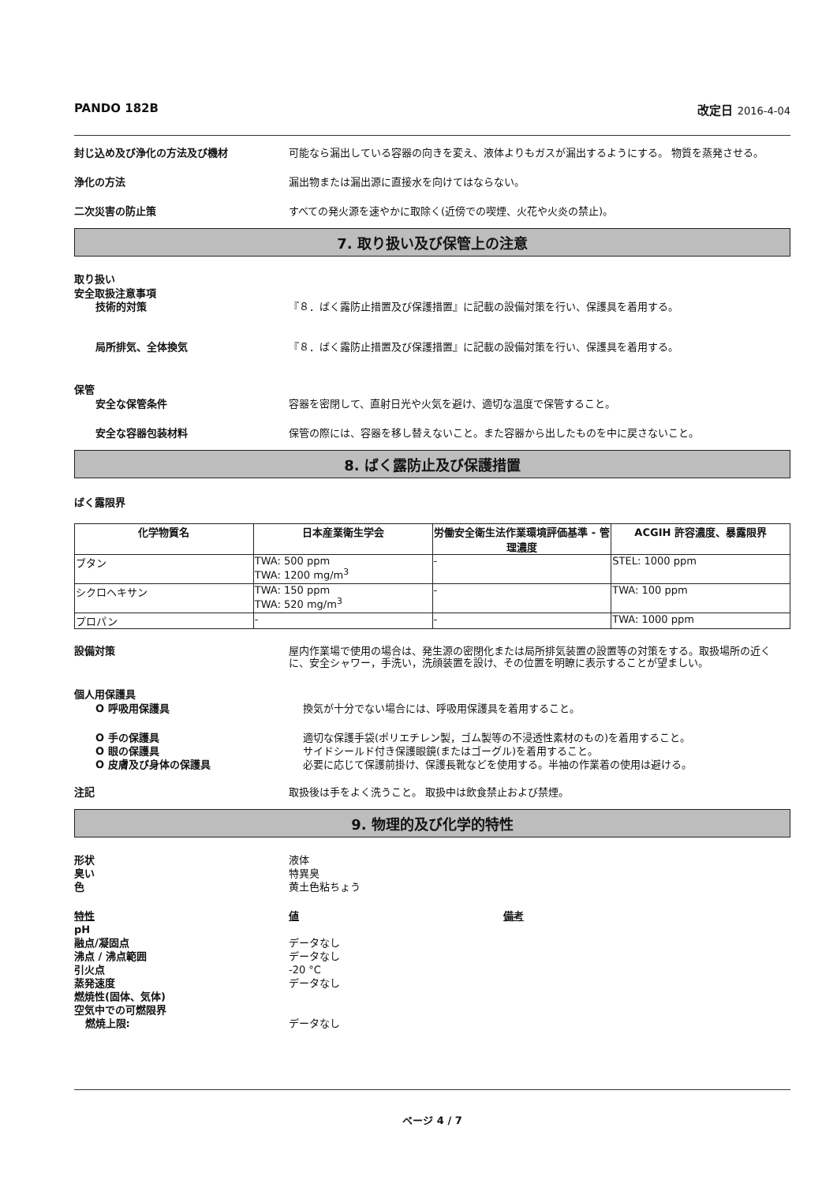PANDO 182B 改定日 2016-4-04
封じ込め及び浄化の方法及び機材 可能なら漏出している容器の向きを変え、液体よりもガスが漏出するようにする。 物質を蒸発させる。
浄化の方法 漏出物または漏出源に直接水を向けてはならない。
二次災害の防止策 すべての発火源を速やかに取除く(近傍での喫煙、火花や火炎の禁止)。
7. 取り扱い及び保管上の注意
取り扱い
安全取扱注意事項
技術的対策 『８．ばく露防止措置及び保護措置』に記載の設備対策を行い、保護具を着用する。
局所排気、全体換気 『８．ばく露防止措置及び保護措置』に記載の設備対策を行い、保護具を着用する。
保管
安全な保管条件 容器を密閉して、直射日光や火気を避け、適切な温度で保管すること。
安全な容器包装材料 保管の際には、容器を移し替えないこと。また容器から出したものを中に戻さないこと。
8. ばく露防止及び保護措置
ばく露限界
| 化学物質名 | 日本産業衛生学会 | 労働安全衛生法作業環境評価基準 - 管理濃度 | ACGIH 許容濃度、暴露限界 |
| --- | --- | --- | --- |
| ブタン | TWA: 500 ppm TWA: 1200 mg/m<sup>3</sup> | - | STEL: 1000 ppm |
| シクロヘキサン | TWA: 150 ppm TWA: 520 mg/m<sup>3</sup> | - | TWA: 100 ppm |
| プロパン | - | - | TWA: 1000 ppm |
設備対策 屋内作業場で使用の場合は、発生源の密閉化または局所排気装置の設置等の対策をする。取扱場所の近くに、安全シャワー，手洗い，洗顔装置を設け、その位置を明瞭に表示することが望ましい。
個人用保護具
O 呼吸用保護具 換気が十分でない場合には、呼吸用保護具を着用すること。
O 手の保護具 適切な保護手袋(ポリエチレン製，ゴム製等の不浸透性素材のもの)を着用すること。
O 眼の保護具 サイドシールド付き保護眼鏡(またはゴーグル)を着用すること。
O 皮膚及び身体の保護具 必要に応じて保護前掛け、保護長靴などを使用する。半袖の作業着の使用は避ける。
注記 取扱後は手をよく洗うこと。 取扱中は飲食禁止および禁煙。
9. 物理的及び化学的特性
形状
臭い
色
液体
特異臭
黄土色粘ちょう
特性
pH
融点/凝固点
沸点 / 沸点範囲
引火点
蒸発速度
燃焼性(固体、気体)
空気中での可燃限界
燃焼上限:
値
データなし
データなし
-20 °C
データなし
データなし
備考
ページ 4 / 7